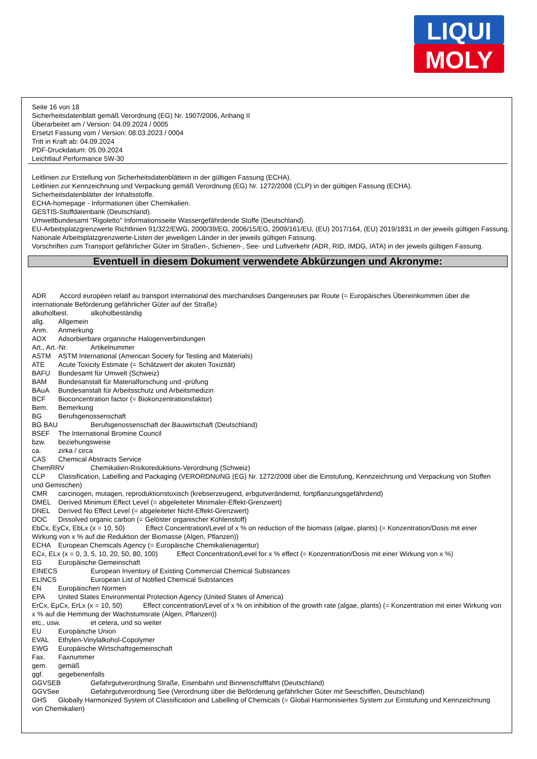LIQUI
MOLY
Seite 16 von 18
Sicherheitsdatenblatt gemäß Verordnung (EG) Nr. 1907/2006, Anhang II
Überarbeitet am / Version: 04.09.2024 / 0005
Ersetzt Fassung vom / Version: 08.03.2023 / 0004
Tritt in Kraft ab: 04.09.2024
PDF-Druckdatum: 05.09.2024
Leichtlauf Performance 5W-30
Leitlinien zur Erstellung von Sicherheitsdatenblättern in der gültigen Fassung (ECHA).
Leitlinien zur Kennzeichnung und Verpackung gemäß Verordnung (EG) Nr. 1272/2008 (CLP) in der gültigen Fassung (ECHA).
Sicherheitsdatenblätter der Inhaltsstoffe.
ECHA-homepage - Informationen über Chemikalien.
GESTIS-Stoffdatenbank (Deutschland).
Umweltbundesamt "Rigoletto" Informationsseite Wassergefährdende Stoffe (Deutschland).
EU-Arbeitsplatzgrenzwerte Richtlinien 91/322/EWG, 2000/39/EG, 2006/15/EG, 2009/161/EU, (EU) 2017/164, (EU) 2019/1831 in der jeweils gültigen Fassung.
Nationale Arbeitsplatzgrenzwerte-Listen der jeweiligen Länder in der jeweils gültigen Fassung.
Vorschriften zum Transport gefährlicher Güter im Straßen-, Schienen-, See- und Luftverkehr (ADR, RID, IMDG, IATA) in der jeweils gültigen Fassung.
Eventuell in diesem Dokument verwendete Abkürzungen und Akronyme:
ADR Accord européen relatif au transport international des marchandises Dangereuses par Route (= Europäisches Übereinkommen über die internationale Beförderung gefährlicher Güter auf der Straße)
alkoholbest. alkoholbeständig
allg. Allgemein
Anm. Anmerkung
AOX Adsorbierbare organische Halogenverbindungen
Art., Art.-Nr. Artikelnummer
ASTM ASTM International (American Society for Testing and Materials)
ATE Acute Toxicity Estimate (= Schätzwert der akuten Toxizität)
BAFU Bundesamt für Umwelt (Schweiz)
BAM Bundesanstalt für Materialforschung und -prüfung
BAuA Bundesanstalt für Arbeitsschutz und Arbeitsmedizin
BCF Bioconcentration factor (= Biokonzentrationsfaktor)
Bem. Bemerkung
BG Berufsgenossenschaft
BG BAU Berufsgenossenschaft der Bauwirtschaft (Deutschland)
BSEF The International Bromine Council
bzw. beziehungsweise
ca. zirka / circa
CAS Chemical Abstracts Service
ChemRRV Chemikalien-Risikoreduktions-Verordnung (Schweiz)
CLP Classification, Labelling and Packaging (VERORDNUNG (EG) Nr. 1272/2008 über die Einstufung, Kennzeichnung und Verpackung von Stoffen und Gemischen)
CMR carcinogen, mutagen, reproduktionstoxisch (krebserzeugend, erbgutverändernd, fortpflanzungsgefährdend)
DMEL Derived Minimum Effect Level (= abgeleiteter Minimaler-Effekt-Grenzwert)
DNEL Derived No Effect Level (= abgeleiteter Nicht-Effekt-Grenzwert)
DOC Dissolved organic carbon (= Gelöster organischer Kohlenstoff)
EbCx, EyCx, EbLx (x = 10, 50) Effect Concentration/Level of x % on reduction of the biomass (algae, plants) (= Konzentration/Dosis mit einer Wirkung von x % auf die Reduktion der Biomasse (Algen, Pflanzen))
ECHA European Chemicals Agency (= Europäische Chemikalienagentur)
ECx, ELx (x = 0, 3, 5, 10, 20, 50, 80, 100) Effect Concentration/Level for x % effect (= Konzentration/Dosis mit einer Wirkung von x %)
EG Europäische Gemeinschaft
EINECS European Inventory of Existing Commercial Chemical Substances
ELINCS European List of Notified Chemical Substances
EN Europäischen Normen
EPA United States Environmental Protection Agency (United States of America)
ErCx, EµCx, ErLx (x = 10, 50) Effect concentration/Level of x % on inhibition of the growth rate (algae, plants) (= Konzentration mit einer Wirkung von x % auf die Hemmung der Wachstumsrate (Algen, Pflanzen))
etc., usw. et cetera, und so weiter
EU Europäische Union
EVAL Ethylen-Vinylalkohol-Copolymer
EWG Europäische Wirtschaftsgemeinschaft
Fax. Faxnummer
gem. gemäß
ggf. gegebenenfalls
GGVSEB Gefahrgutverordnung Straße, Eisenbahn und Binnenschifffahrt (Deutschland)
GGVSee Gefahrgutverordnung See (Verordnung über die Beförderung gefährlicher Güter mit Seeschiffen, Deutschland)
GHS Globally Harmonized System of Classification and Labelling of Chemicals (= Global Harmonisiertes System zur Einstufung und Kennzeichnung von Chemikalien)